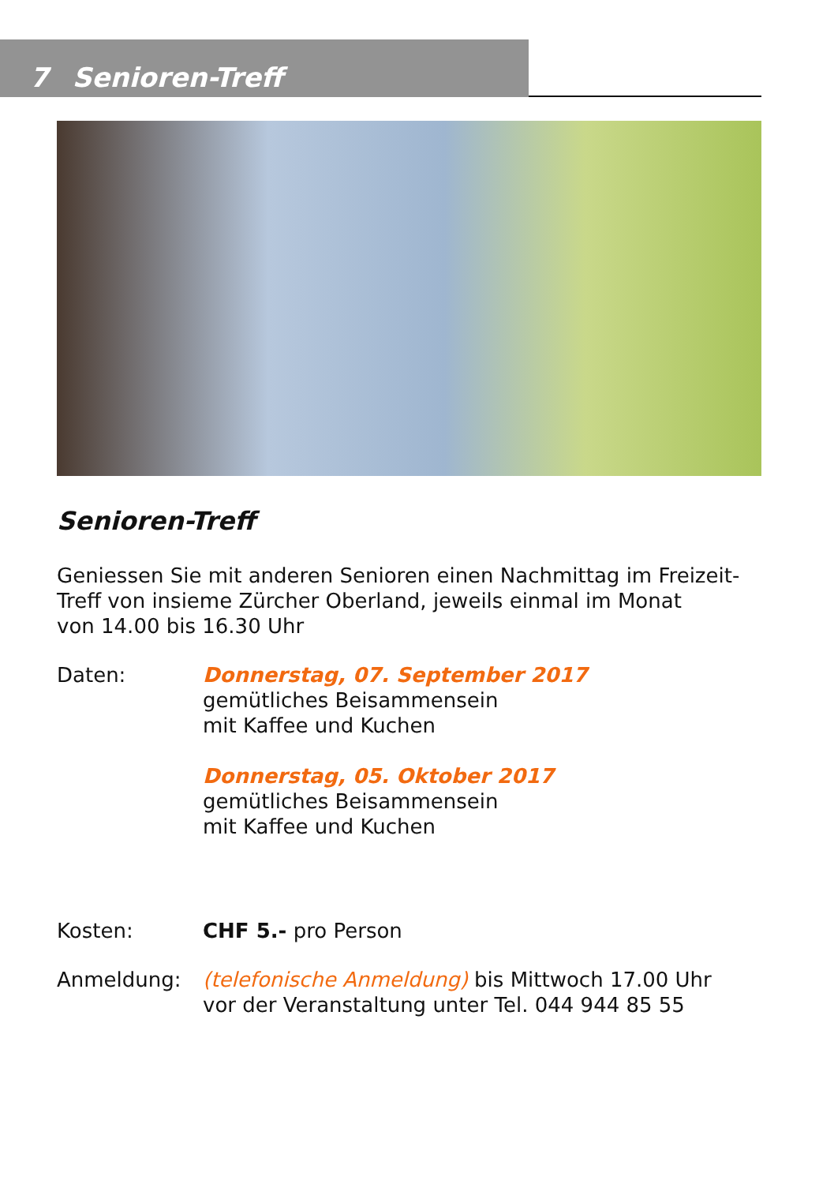7 Senioren-Treff
Senioren-Treff
Geniessen Sie mit anderen Senioren einen Nachmittag im Freizeit-
Treff von insieme Zürcher Oberland, jeweils einmal im Monat
von 14.00 bis 16.30 Uhr
Daten: Donnerstag, 07. September 2017
gemütliches Beisammensein
mit Kaffee und Kuchen
Donnerstag, 05. Oktober 2017
gemütliches Beisammensein
mit Kaffee und Kuchen
Kosten: CHF 5.- pro Person
Anmeldung: (telefonische Anmeldung) bis Mittwoch 17.00 Uhr
vor der Veranstaltung unter Tel. 044 944 85 55